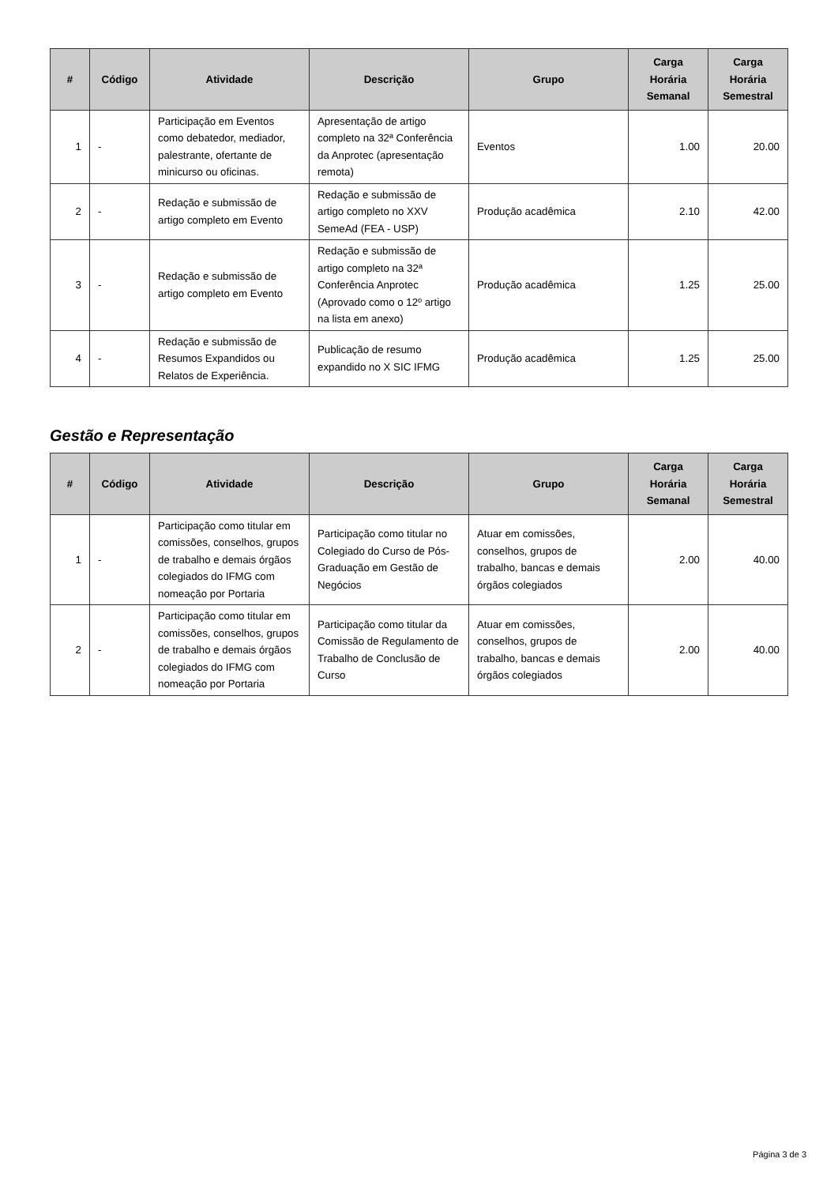| # | Código | Atividade | Descrição | Grupo | Carga Horária Semanal | Carga Horária Semestral |
| --- | --- | --- | --- | --- | --- | --- |
| 1 | - | Participação em Eventos como debatedor, mediador, palestrante, ofertante de minicurso ou oficinas. | Apresentação de artigo completo na 32ª Conferência da Anprotec (apresentação remota) | Eventos | 1.00 | 20.00 |
| 2 | - | Redação e submissão de artigo completo em Evento | Redação e submissão de artigo completo no XXV SemeAd (FEA - USP) | Produção acadêmica | 2.10 | 42.00 |
| 3 | - | Redação e submissão de artigo completo em Evento | Redação e submissão de artigo completo na 32ª Conferência Anprotec (Aprovado como o 12º artigo na lista em anexo) | Produção acadêmica | 1.25 | 25.00 |
| 4 | - | Redação e submissão de Resumos Expandidos ou Relatos de Experiência. | Publicação de resumo expandido no X SIC IFMG | Produção acadêmica | 1.25 | 25.00 |
Gestão e Representação
| # | Código | Atividade | Descrição | Grupo | Carga Horária Semanal | Carga Horária Semestral |
| --- | --- | --- | --- | --- | --- | --- |
| 1 | - | Participação como titular em comissões, conselhos, grupos de trabalho e demais órgãos colegiados do IFMG com nomeação por Portaria | Participação como titular no Colegiado do Curso de Pós-Graduação em Gestão de Negócios | Atuar em comissões, conselhos, grupos de trabalho, bancas e demais órgãos colegiados | 2.00 | 40.00 |
| 2 | - | Participação como titular em comissões, conselhos, grupos de trabalho e demais órgãos colegiados do IFMG com nomeação por Portaria | Participação como titular da Comissão de Regulamento de Trabalho de Conclusão de Curso | Atuar em comissões, conselhos, grupos de trabalho, bancas e demais órgãos colegiados | 2.00 | 40.00 |
Página 3 de 3